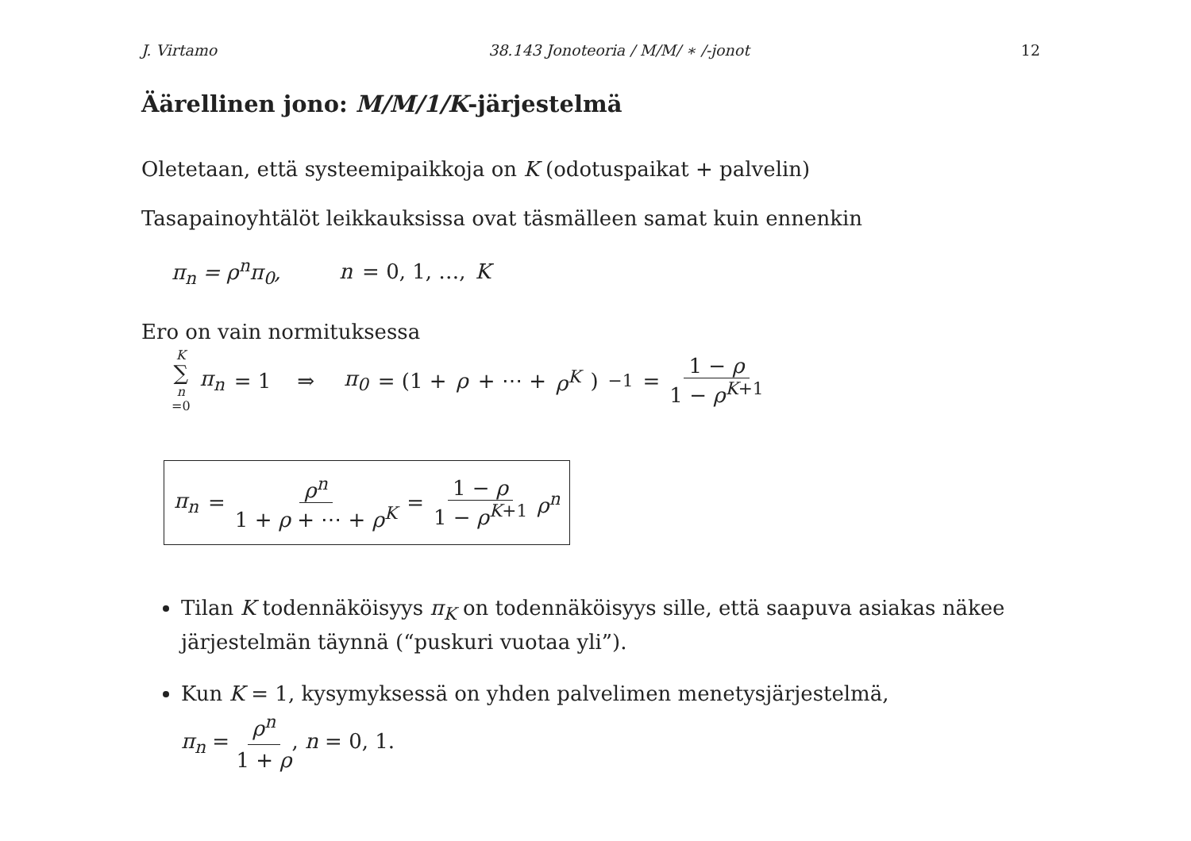J. Virtamo 38.143 Jonoteoria / M/M/ ∗ /-jonot 12
Äärellinen jono: M/M/1/K-järjestelmä
Oletetaan, että systeemipaikkoja on K (odotuspaikat + palvelin)
Tasapainoyhtälöt leikkauksissa ovat täsmälleen samat kuin ennenkin
π<sub>n</sub> = ρ<sup>n</sup>π<sub>0</sub>, n = 0, 1, …, K
Ero on vain normituksessa
K ∑ n =0 π<sub>n</sub> = 1 ⇒ π<sub>0</sub> = (1 + ρ + ⋯ + ρ<sup>K</sup>)<sup>−1</sup> = 1 − ρ 1 − ρ<sup>K+1</sup>
π<sub>n</sub> = ρ<sup>n</sup> 1 + ρ + ⋯ + ρ<sup>K</sup> = 1 − ρ 1 − ρ<sup>K+1</sup> ρ<sup>n</sup>
Tilan K todennäköisyys π<sub>K</sub> on todennäköisyys sille, että saapuva asiakas näkee järjestelmän täynnä (“puskuri vuotaa yli”).
Kun K = 1, kysymyksessä on yhden palvelimen menetysjärjestelmä,
π<sub>n</sub> = ρ<sup>n</sup> 1 + ρ, n = 0, 1.